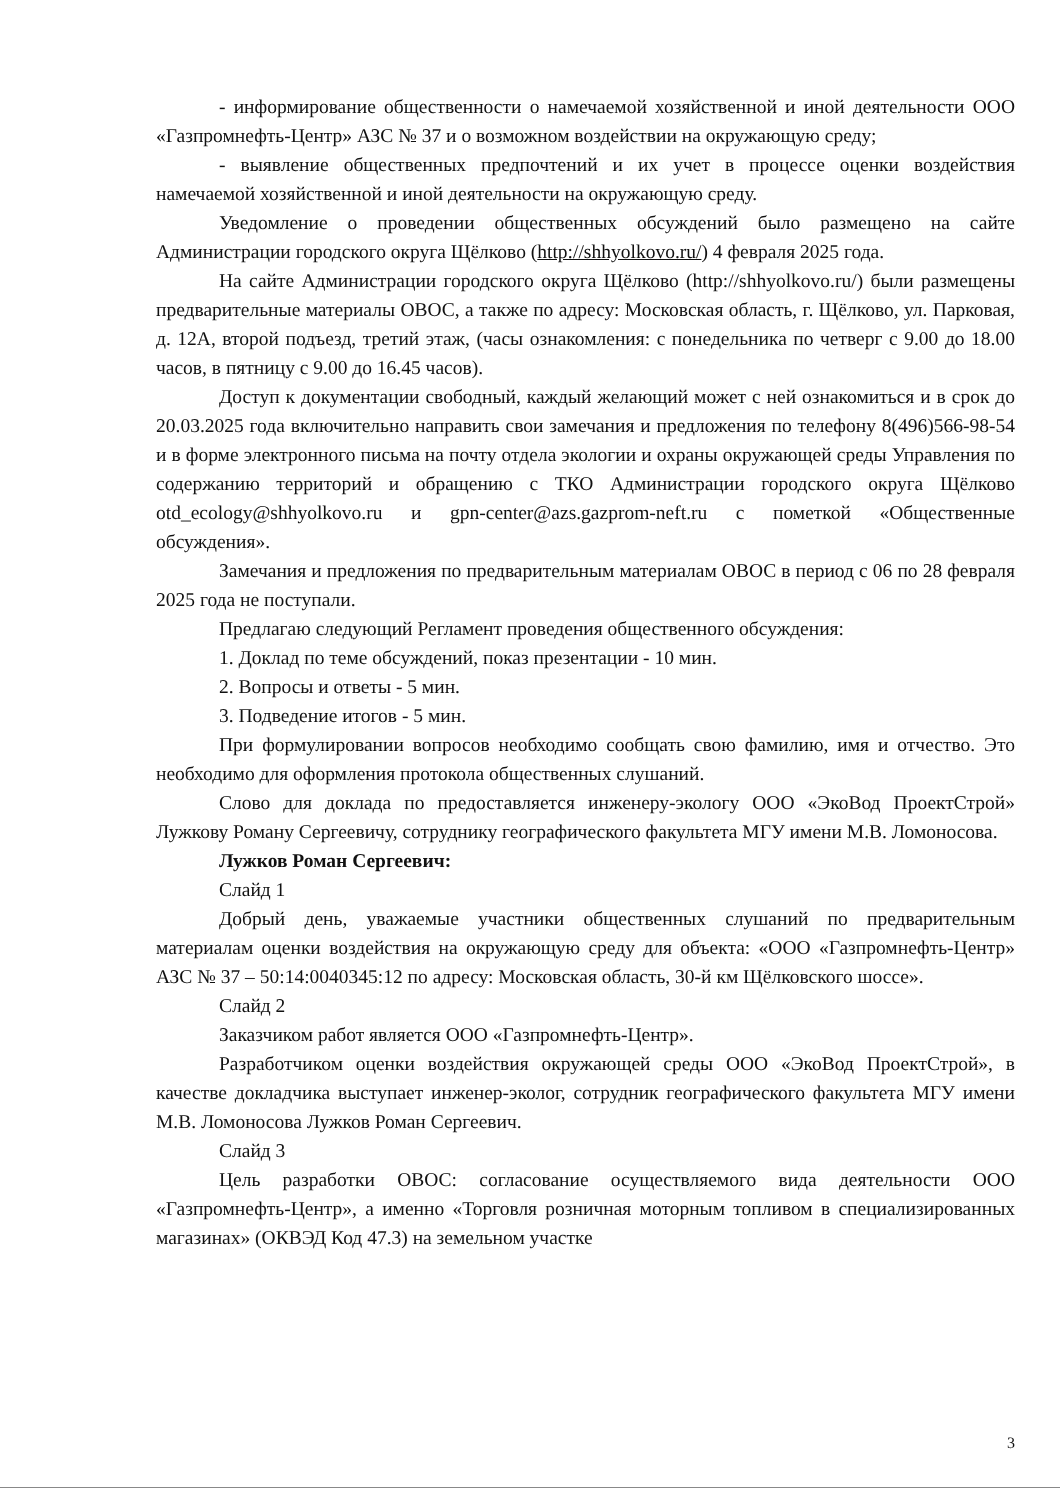- информирование общественности о намечаемой хозяйственной и иной деятельности ООО «Газпромнефть-Центр» АЗС № 37 и о возможном воздействии на окружающую среду;
- выявление общественных предпочтений и их учет в процессе оценки воздействия намечаемой хозяйственной и иной деятельности на окружающую среду.
Уведомление о проведении общественных обсуждений было размещено на сайте Администрации городского округа Щёлково (http://shhyolkovo.ru/) 4 февраля 2025 года.
На сайте Администрации городского округа Щёлково (http://shhyolkovo.ru/) были размещены предварительные материалы ОВОС, а также по адресу: Московская область, г. Щёлково, ул. Парковая, д. 12А, второй подъезд, третий этаж, (часы ознакомления: с понедельника по четверг с 9.00 до 18.00 часов, в пятницу с 9.00 до 16.45 часов).
Доступ к документации свободный, каждый желающий может с ней ознакомиться и в срок до 20.03.2025 года включительно направить свои замечания и предложения по телефону 8(496)566-98-54 и в форме электронного письма на почту отдела экологии и охраны окружающей среды Управления по содержанию территорий и обращению с ТКО Администрации городского округа Щёлково otd_ecology@shhyolkovo.ru и gpn-center@azs.gazprom-neft.ru с пометкой «Общественные обсуждения».
Замечания и предложения по предварительным материалам ОВОС в период с 06 по 28 февраля 2025 года не поступали.
Предлагаю следующий Регламент проведения общественного обсуждения:
1. Доклад по теме обсуждений, показ презентации - 10 мин.
2. Вопросы и ответы - 5 мин.
3. Подведение итогов - 5 мин.
При формулировании вопросов необходимо сообщать свою фамилию, имя и отчество. Это необходимо для оформления протокола общественных слушаний.
Слово для доклада по предоставляется инженеру-экологу ООО «ЭкоВод ПроектСтрой» Лужкову Роману Сергеевичу, сотруднику географического факультета МГУ имени М.В. Ломоносова.
Лужков Роман Сергеевич:
Слайд 1
Добрый день, уважаемые участники общественных слушаний по предварительным материалам оценки воздействия на окружающую среду для объекта: «ООО «Газпромнефть-Центр» АЗС № 37 – 50:14:0040345:12 по адресу: Московская область, 30-й км Щёлковского шоссе».
Слайд 2
Заказчиком работ является ООО «Газпромнефть-Центр».
Разработчиком оценки воздействия окружающей среды ООО «ЭкоВод ПроектСтрой», в качестве докладчика выступает инженер-эколог, сотрудник географического факультета МГУ имени М.В. Ломоносова Лужков Роман Сергеевич.
Слайд 3
Цель разработки ОВОС: согласование осуществляемого вида деятельности ООО «Газпромнефть-Центр», а именно «Торговля розничная моторным топливом в специализированных магазинах» (ОКВЭД Код 47.3) на земельном участке
3